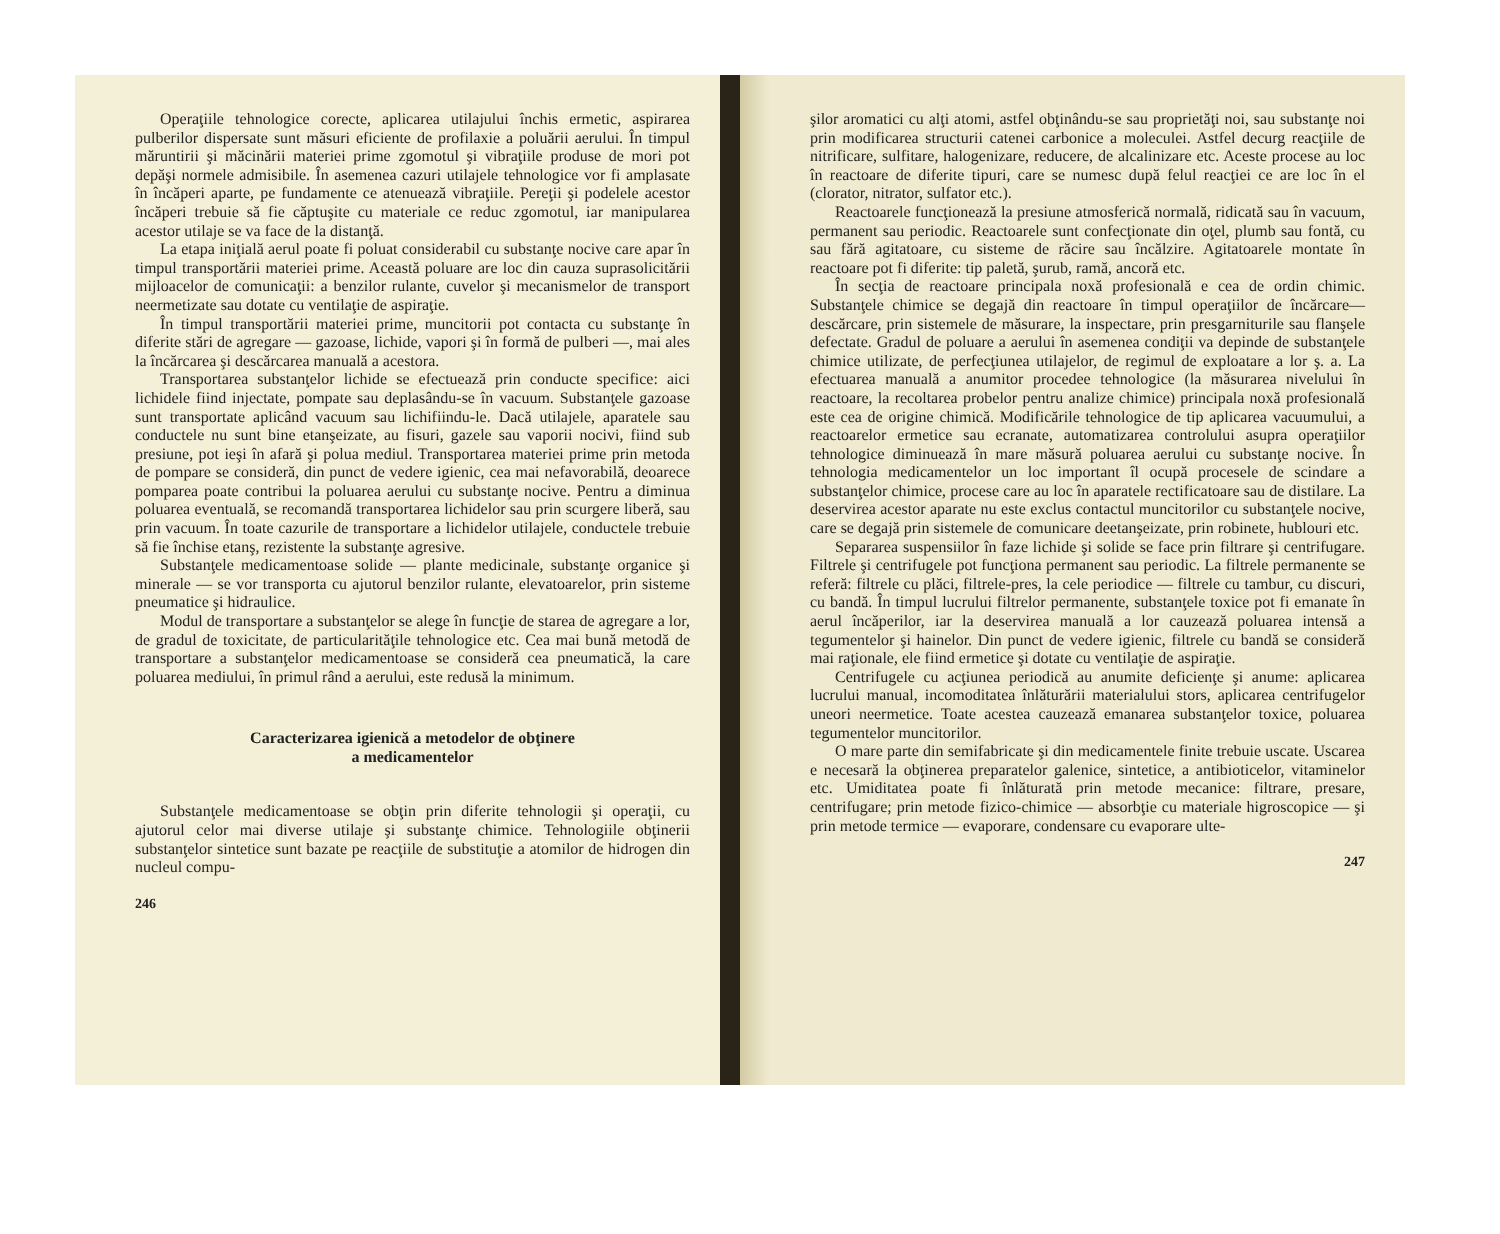Operaţiile tehnologice corecte, aplicarea utilajului închis ermetic, aspirarea pulberilor dispersate sunt măsuri eficiente de profilaxie a poluării aerului. În timpul măruntirii şi măcinării materiei prime zgomotul şi vibraţiile produse de mori pot depăşi normele admisibile. În asemenea cazuri utilajele tehnologice vor fi amplasate în încăperi aparte, pe fundamente ce atenuează vibraţiile. Pereţii şi podelele acestor încăperi trebuie să fie căptuşite cu materiale ce reduc zgomotul, iar manipularea acestor utilaje se va face de la distanţă.
La etapa iniţială aerul poate fi poluat considerabil cu substanţe nocive care apar în timpul transportării materiei prime. Această poluare are loc din cauza suprasolicitării mijloacelor de comunicaţii: a benzilor rulante, cuvelor şi mecanismelor de transport neermetizate sau dotate cu ventilaţie de aspiraţie.
În timpul transportării materiei prime, muncitorii pot contacta cu substanţe în diferite stări de agregare — gazoase, lichide, vapori şi în formă de pulberi —, mai ales la încărcarea şi descărcarea manuală a acestora.
Transportarea substanţelor lichide se efectuează prin conducte specifice: aici lichidele fiind injectate, pompate sau deplasându-se în vacuum. Substanţele gazoase sunt transportate aplicând vacuum sau lichifiindu-le. Dacă utilajele, aparatele sau conductele nu sunt bine etanşeizate, au fisuri, gazele sau vaporii nocivi, fiind sub presiune, pot ieşi în afară şi polua mediul. Transportarea materiei prime prin metoda de pompare se consideră, din punct de vedere igienic, cea mai nefavorabilă, deoarece pomparea poate contribui la poluarea aerului cu substanţe nocive. Pentru a diminua poluarea eventuală, se recomandă transportarea lichidelor sau prin scurgere liberă, sau prin vacuum. În toate cazurile de transportare a lichidelor utilajele, conductele trebuie să fie închise etanş, rezistente la substanţe agresive.
Substanţele medicamentoase solide — plante medicinale, substanţe organice şi minerale — se vor transporta cu ajutorul benzilor rulante, elevatoarelor, prin sisteme pneumatice şi hidraulice.
Modul de transportare a substanţelor se alege în funcţie de starea de agregare a lor, de gradul de toxicitate, de particularităţile tehnologice etc. Cea mai bună metodă de transportare a substanţelor medicamentoase se consideră cea pneumatică, la care poluarea mediului, în primul rând a aerului, este redusă la minimum.
Caracterizarea igienică a metodelor de obţinere
a medicamentelor
Substanţele medicamentoase se obţin prin diferite tehnologii şi operaţii, cu ajutorul celor mai diverse utilaje şi substanţe chimice. Tehnologiile obţinerii substanţelor sintetice sunt bazate pe reacţiile de substituţie a atomilor de hidrogen din nucleul compu-
246
şilor aromatici cu alţi atomi, astfel obţinându-se sau proprietăţi noi, sau substanţe noi prin modificarea structurii catenei carbonice a moleculei. Astfel decurg reacţiile de nitrificare, sulfitare, halogenizare, reducere, de alcalinizare etc. Aceste procese au loc în reactoare de diferite tipuri, care se numesc după felul reacţiei ce are loc în el (clorator, nitrator, sulfator etc.).
Reactoarele funcţionează la presiune atmosferică normală, ridicată sau în vacuum, permanent sau periodic. Reactoarele sunt confecţionate din oţel, plumb sau fontă, cu sau fără agitatoare, cu sisteme de răcire sau încălzire. Agitatoarele montate în reactoare pot fi diferite: tip paletă, şurub, ramă, ancoră etc.
În secţia de reactoare principala noxă profesională e cea de ordin chimic. Substanţele chimice se degajă din reactoare în timpul operaţiilor de încărcare—descărcare, prin sistemele de măsurare, la inspectare, prin presgarniturile sau flanşele defectate. Gradul de poluare a aerului în asemenea condiţii va depinde de substanţele chimice utilizate, de perfecţiunea utilajelor, de regimul de exploatare a lor ş. a. La efectuarea manuală a anumitor procedee tehnologice (la măsurarea nivelului în reactoare, la recoltarea probelor pentru analize chimice) principala noxă profesională este cea de origine chimică. Modificările tehnologice de tip aplicarea vacuumului, a reactoarelor ermetice sau ecranate, automatizarea controlului asupra operaţiilor tehnologice diminuează în mare măsură poluarea aerului cu substanţe nocive. În tehnologia medicamentelor un loc important îl ocupă procesele de scindare a substanţelor chimice, procese care au loc în aparatele rectificatoare sau de distilare. La deservirea acestor aparate nu este exclus contactul muncitorilor cu substanţele nocive, care se degajă prin sistemele de comunicare deetanşeizate, prin robinete, hublouri etc.
Separarea suspensiilor în faze lichide şi solide se face prin filtrare şi centrifugare. Filtrele şi centrifugele pot funcţiona permanent sau periodic. La filtrele permanente se referă: filtrele cu plăci, filtrele-pres, la cele periodice — filtrele cu tambur, cu discuri, cu bandă. În timpul lucrului filtrelor permanente, substanţele toxice pot fi emanate în aerul încăperilor, iar la deservirea manuală a lor cauzează poluarea intensă a tegumentelor şi hainelor. Din punct de vedere igienic, filtrele cu bandă se consideră mai raţionale, ele fiind ermetice şi dotate cu ventilaţie de aspiraţie.
Centrifugele cu acţiunea periodică au anumite deficienţe şi anume: aplicarea lucrului manual, incomoditatea înlăturării materialului stors, aplicarea centrifugelor uneori neermetice. Toate acestea cauzează emanarea substanţelor toxice, poluarea tegumentelor muncitorilor.
O mare parte din semifabricate şi din medicamentele finite trebuie uscate. Uscarea e necesară la obţinerea preparatelor galenice, sintetice, a antibioticelor, vitaminelor etc. Umiditatea poate fi înlăturată prin metode mecanice: filtrare, presare, centrifugare; prin metode fizico-chimice — absorbţie cu materiale higroscopice — şi prin metode termice — evaporare, condensare cu evaporare ulte-
247